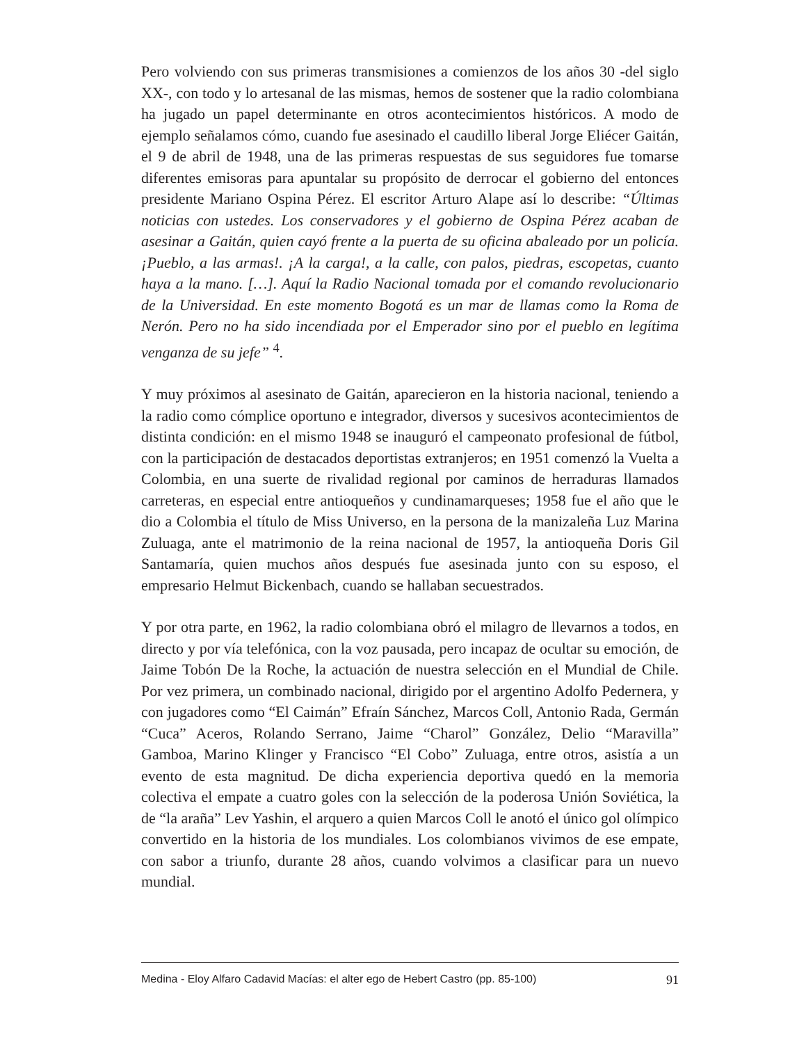Pero volviendo con sus primeras transmisiones a comienzos de los años 30 -del siglo XX-, con todo y lo artesanal de las mismas, hemos de sostener que la radio colombiana ha jugado un papel determinante en otros acontecimientos históricos. A modo de ejemplo señalamos cómo, cuando fue asesinado el caudillo liberal Jorge Eliécer Gaitán, el 9 de abril de 1948, una de las primeras respuestas de sus seguidores fue tomarse diferentes emisoras para apuntalar su propósito de derrocar el gobierno del entonces presidente Mariano Ospina Pérez. El escritor Arturo Alape así lo describe: “Últimas noticias con ustedes. Los conservadores y el gobierno de Ospina Pérez acaban de asesinar a Gaitán, quien cayó frente a la puerta de su oficina abaleado por un policía. ¡Pueblo, a las armas!. ¡A la carga!, a la calle, con palos, piedras, escopetas, cuanto haya a la mano. […]. Aquí la Radio Nacional tomada por el comando revolucionario de la Universidad. En este momento Bogotá es un mar de llamas como la Roma de Nerón. Pero no ha sido incendiada por el Emperador sino por el pueblo en legítima venganza de su jefe” <sup>4</sup>.
Y muy próximos al asesinato de Gaitán, aparecieron en la historia nacional, teniendo a la radio como cómplice oportuno e integrador, diversos y sucesivos acontecimientos de distinta condición: en el mismo 1948 se inauguró el campeonato profesional de fútbol, con la participación de destacados deportistas extranjeros; en 1951 comenzó la Vuelta a Colombia, en una suerte de rivalidad regional por caminos de herraduras llamados carreteras, en especial entre antioqueños y cundinamarqueses; 1958 fue el año que le dio a Colombia el título de Miss Universo, en la persona de la manizaleña Luz Marina Zuluaga, ante el matrimonio de la reina nacional de 1957, la antioqueña Doris Gil Santamaría, quien muchos años después fue asesinada junto con su esposo, el empresario Helmut Bickenbach, cuando se hallaban secuestrados.
Y por otra parte, en 1962, la radio colombiana obró el milagro de llevarnos a todos, en directo y por vía telefónica, con la voz pausada, pero incapaz de ocultar su emoción, de Jaime Tobón De la Roche, la actuación de nuestra selección en el Mundial de Chile. Por vez primera, un combinado nacional, dirigido por el argentino Adolfo Pedernera, y con jugadores como “El Caimán” Efraín Sánchez, Marcos Coll, Antonio Rada, Germán “Cuca” Aceros, Rolando Serrano, Jaime “Charol” González, Delio “Maravilla” Gamboa, Marino Klinger y Francisco “El Cobo” Zuluaga, entre otros, asistía a un evento de esta magnitud. De dicha experiencia deportiva quedó en la memoria colectiva el empate a cuatro goles con la selección de la poderosa Unión Soviética, la de “la araña” Lev Yashin, el arquero a quien Marcos Coll le anotó el único gol olímpico convertido en la historia de los mundiales. Los colombianos vivimos de ese empate, con sabor a triunfo, durante 28 años, cuando volvimos a clasificar para un nuevo mundial.
Medina - Eloy Alfaro Cadavid Macías: el alter ego de Hebert Castro (pp. 85-100) 91